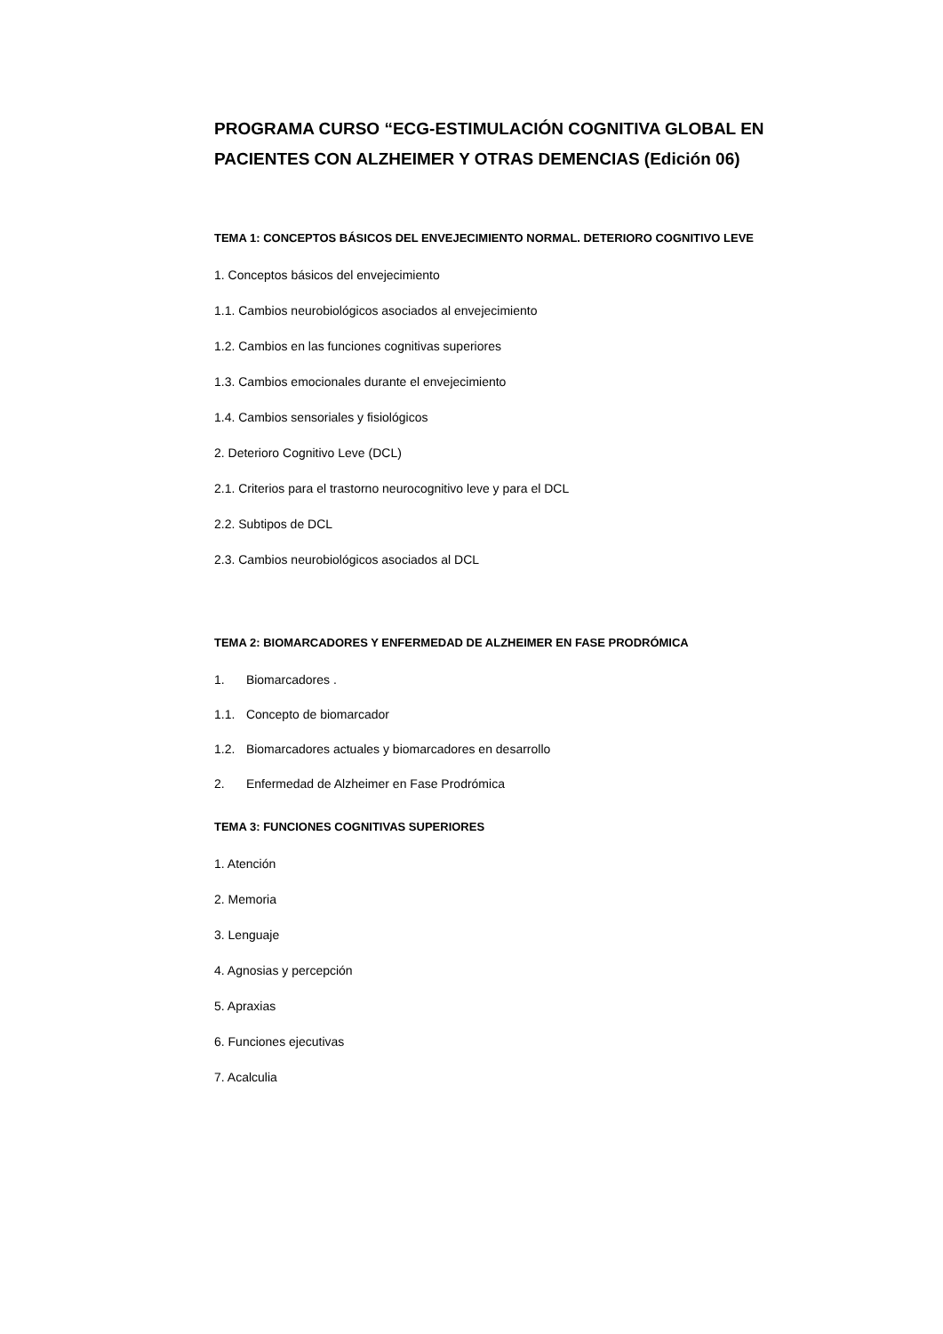PROGRAMA CURSO “ECG-ESTIMULACIÓN COGNITIVA GLOBAL EN PACIENTES CON ALZHEIMER Y OTRAS DEMENCIAS (Edición 06)
TEMA 1: CONCEPTOS BÁSICOS DEL ENVEJECIMIENTO NORMAL. DETERIORO COGNITIVO LEVE
1. Conceptos básicos del envejecimiento
1.1. Cambios neurobiológicos asociados al envejecimiento
1.2. Cambios en las funciones cognitivas superiores
1.3. Cambios emocionales durante el envejecimiento
1.4. Cambios sensoriales y fisiológicos
2. Deterioro Cognitivo Leve (DCL)
2.1. Criterios para el trastorno neurocognitivo leve y para el DCL
2.2. Subtipos de DCL
2.3. Cambios neurobiológicos asociados al DCL
TEMA 2: BIOMARCADORES Y ENFERMEDAD DE ALZHEIMER EN FASE PRODRÓMICA
1. Biomarcadores .
1.1. Concepto de biomarcador
1.2. Biomarcadores actuales y biomarcadores en desarrollo
2. Enfermedad de Alzheimer en Fase Prodrómica
TEMA 3: FUNCIONES COGNITIVAS SUPERIORES
1. Atención
2. Memoria
3. Lenguaje
4. Agnosias y percepción
5. Apraxias
6. Funciones ejecutivas
7. Acalculia